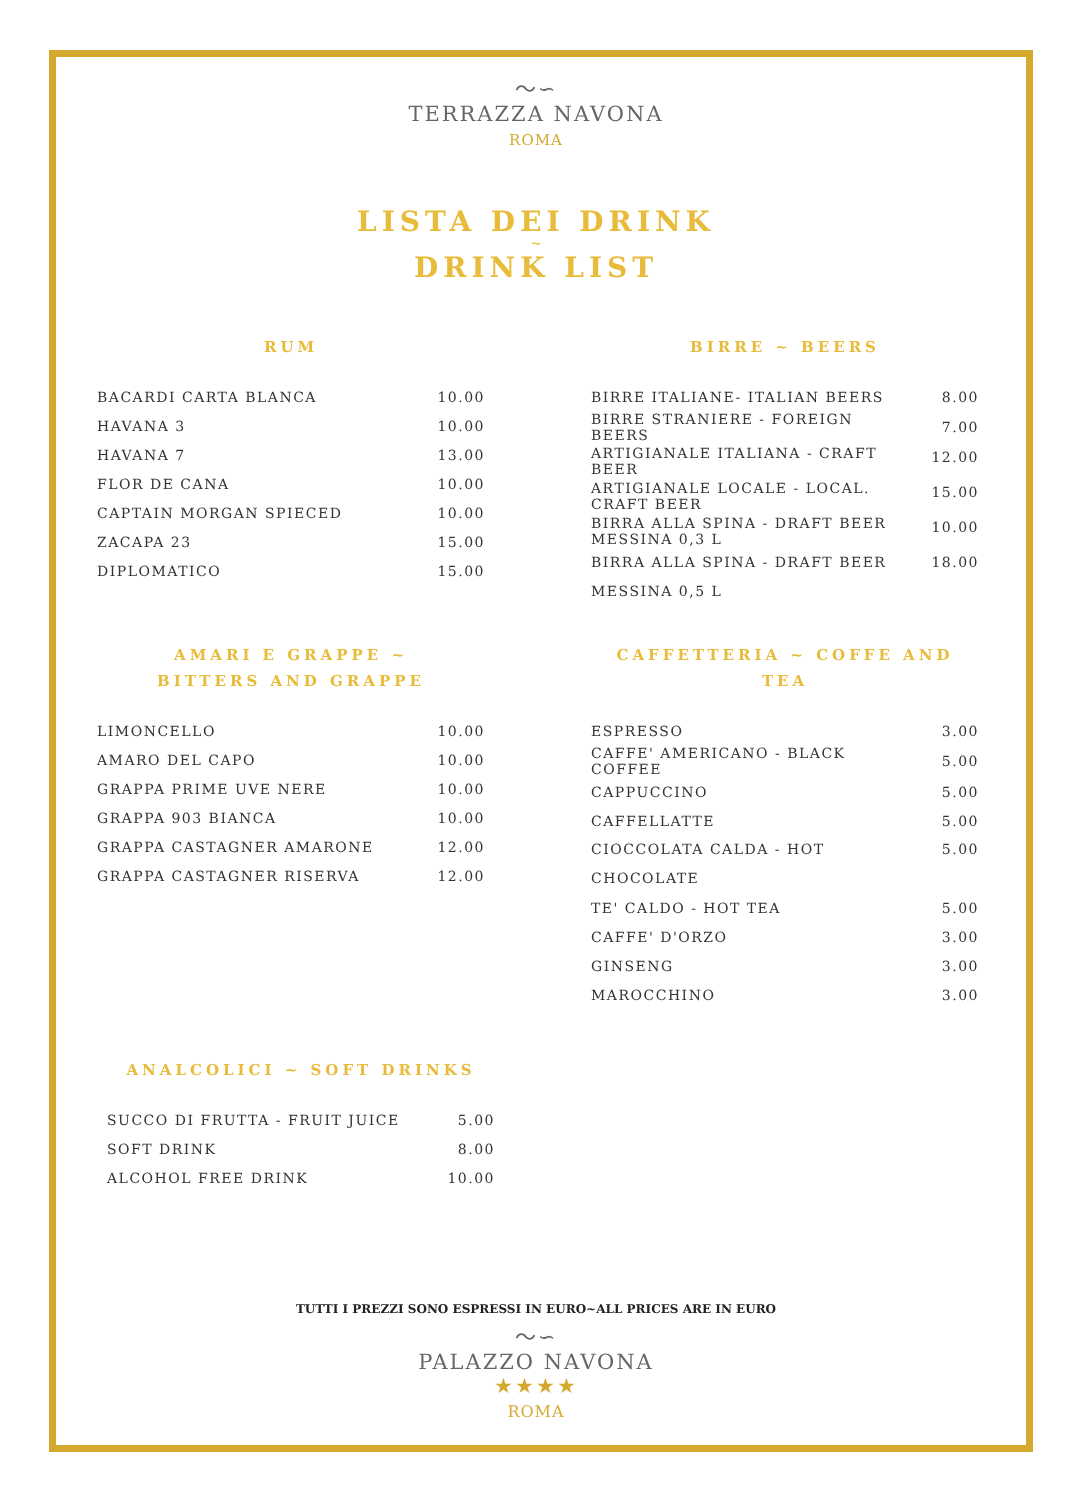〜∽
TERRAZZA NAVONA
ROMA
LISTA DEI DRINK
~
DRINK LIST
RUM
| BACARDI CARTA BLANCA | 10.00 |
| HAVANA 3 | 10.00 |
| HAVANA 7 | 13.00 |
| FLOR DE CANA | 10.00 |
| CAPTAIN MORGAN SPIECED | 10.00 |
| ZACAPA 23 | 15.00 |
| DIPLOMATICO | 15.00 |
BIRRE ~ BEERS
| BIRRE ITALIANE- ITALIAN BEERS | 8.00 |
| BIRRE STRANIERE - FOREIGN BEERS | 7.00 |
| ARTIGIANALE ITALIANA - CRAFT BEER | 12.00 |
| ARTIGIANALE LOCALE - LOCAL. CRAFT BEER | 15.00 |
| BIRRA ALLA SPINA - DRAFT BEER MESSINA 0,3 L | 10.00 |
| BIRRA ALLA SPINA - DRAFT BEER MESSINA 0,5 L | 18.00 |
AMARI E GRAPPE ~
BITTERS AND GRAPPE
| LIMONCELLO | 10.00 |
| AMARO DEL CAPO | 10.00 |
| GRAPPA PRIME UVE NERE | 10.00 |
| GRAPPA 903 BIANCA | 10.00 |
| GRAPPA CASTAGNER AMARONE | 12.00 |
| GRAPPA CASTAGNER RISERVA | 12.00 |
CAFFETTERIA ~ COFFE AND TEA
| ESPRESSO | 3.00 |
| CAFFE' AMERICANO - BLACK COFFEE | 5.00 |
| CAPPUCCINO | 5.00 |
| CAFFELLATTE | 5.00 |
| CIOCCOLATA CALDA - HOT CHOCOLATE | 5.00 |
| TE' CALDO - HOT TEA | 5.00 |
| CAFFE' D'ORZO | 3.00 |
| GINSENG | 3.00 |
| MAROCCHINO | 3.00 |
ANALCOLICI ~ SOFT DRINKS
| SUCCO DI FRUTTA - FRUIT JUICE | 5.00 |
| SOFT DRINK | 8.00 |
| ALCOHOL FREE DRINK | 10.00 |
TUTTI I PREZZI SONO ESPRESSI IN EURO~ALL PRICES ARE IN EURO
〜∽
PALAZZO NAVONA
★★★★
ROMA